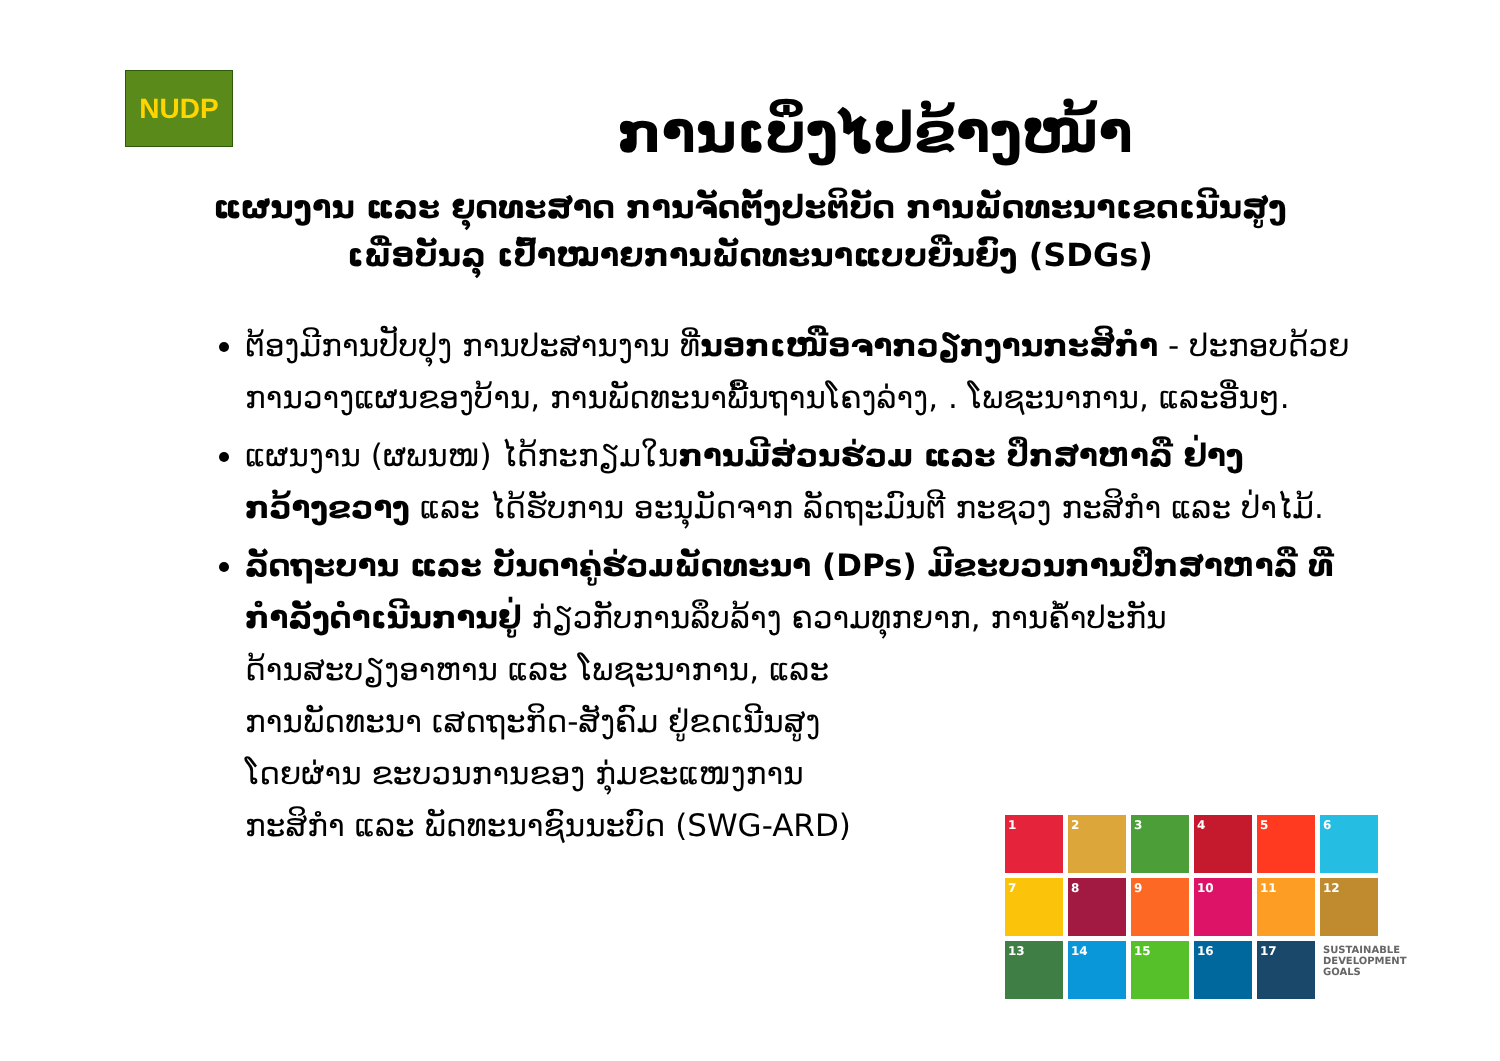NUDP
ການເບິ່ງໄປຂ້າງໜ້າ
ແຜນງານ ແລະ ຍຸດທະສາດ ການຈັດຕັ້ງປະຕິບັດ ການພັດທະນາເຂດເນີນສູງ
ເພື່ອບັນລຸ ເປົ້າໝາຍການພັດທະນາແບບຍືນຍົງ (SDGs)
ຕ້ອງມີການປັບປຸງ ການປະສານງານ ທີ່ນອກເໜືອຈາກວຽກງານກະສິກຳ - ປະກອບດ້ວຍ ການວາງແຜນຂອງບ້ານ, ການພັດທະນາພື້ນຖານໂຄງລ່າງ, . ໂພຊະນາການ, ແລະອື່ນໆ.
ແຜນງານ (ຜພນໜ) ໄດ້ກະກຽມໃນການມີສ່ວນຮ່ວມ ແລະ ປຶກສາຫາລື ຢ່າງກວ້າງຂວາງ ແລະ ໄດ້ຮັບການ ອະນຸມັດຈາກ ລັດຖະມົນຕີ ກະຊວງ ກະສິກຳ ແລະ ປ່າໄມ້.
ລັດຖະບານ ແລະ ບັນດາຄູ່ຮ່ວມພັດທະນາ (DPs) ມີຂະບວນການປຶກສາຫາລື ທີ່ກຳລັງດຳເນີນການຢູ່ ກ່ຽວກັບການລຶບລ້າງ ຄວາມທຸກຍາກ, ການຄ້ຳປະກັນ
ດ້ານສະບຽງອາຫານ ແລະ ໂພຊະນາການ, ແລະ
ການພັດທະນາ ເສດຖະກິດ-ສັງຄົມ ຢູ່ຂດເນີນສູງ
ໂດຍຜ່ານ ຂະບວນການຂອງ ກຸ່ມຂະແໜງການ
ກະສິກຳ ແລະ ພັດທະນາຊົນນະບົດ (SWG-ARD)
1
2
3
4
5
6
7
8
9
10
11
12
13
14
15
16
17
SUSTAINABLE DEVELOPMENT GOALS